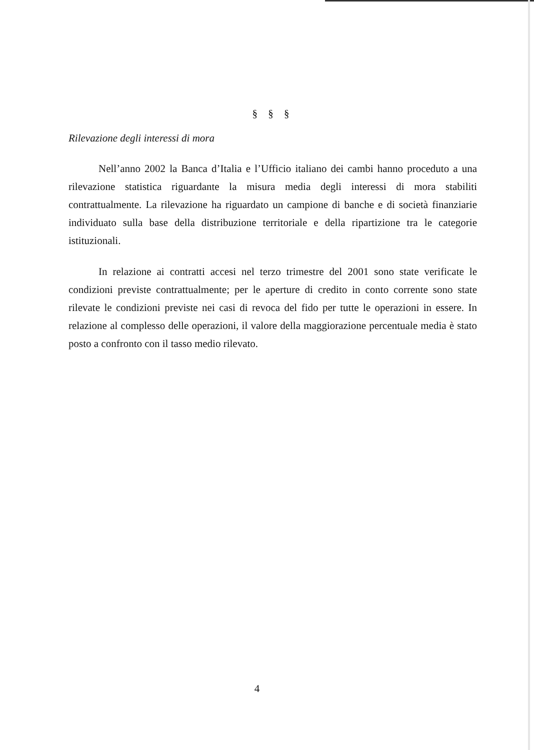§ § §
Rilevazione degli interessi di mora
Nell’anno 2002 la Banca d’Italia e l’Ufficio italiano dei cambi hanno proceduto a una rilevazione statistica riguardante la misura media degli interessi di mora stabiliti contrattualmente. La rilevazione ha riguardato un campione di banche e di società finanziarie individuato sulla base della distribuzione territoriale e della ripartizione tra le categorie istituzionali.
In relazione ai contratti accesi nel terzo trimestre del 2001 sono state verificate le condizioni previste contrattualmente; per le aperture di credito in conto corrente sono state rilevate le condizioni previste nei casi di revoca del fido per tutte le operazioni in essere. In relazione al complesso delle operazioni, il valore della maggiorazione percentuale media è stato posto a confronto con il tasso medio rilevato.
4